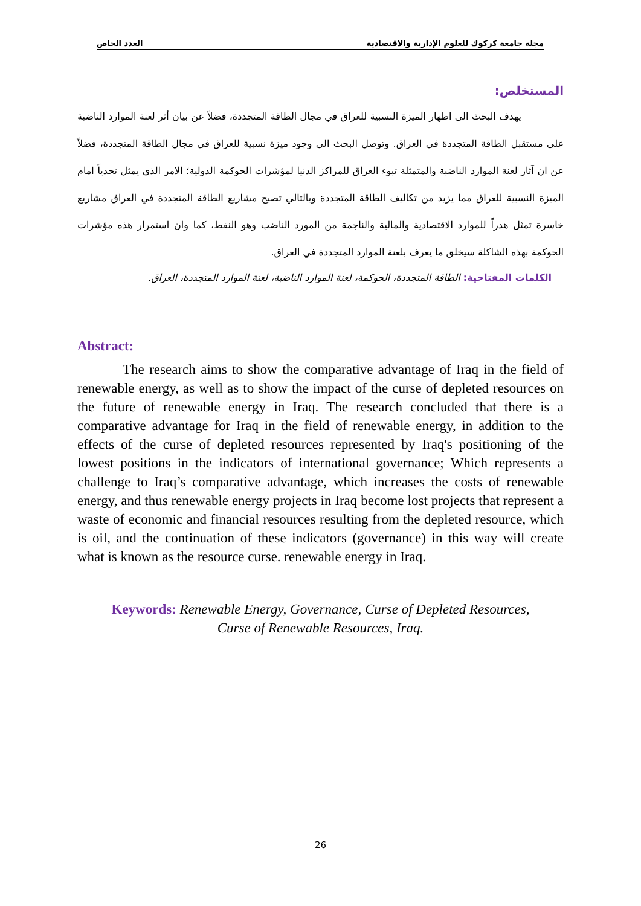مجلة جامعة كركوك للعلوم الإدارية والاقتصادية العدد الخاص
المستخلص:
يهدف البحث الى اظهار الميزة النسبية للعراق في مجال الطاقة المتجددة، فضلاً عن بيان أثر لعنة الموارد الناضبة على مستقبل الطاقة المتجددة في العراق. وتوصل البحث الى وجود ميزة نسبية للعراق في مجال الطاقة المتجددة، فضلاً عن ان آثار لعنة الموارد الناضبة والمتمثلة تبوء العراق للمراكز الدنيا لمؤشرات الحوكمة الدولية؛ الامر الذي يمثل تحدياً امام الميزة النسبية للعراق مما يزيد من تكاليف الطاقة المتجددة وبالتالي تصبح مشاريع الطاقة المتجددة في العراق مشاريع خاسرة تمثل هدراً للموارد الاقتصادية والمالية والناجمة من المورد الناضب وهو النفط، كما وان استمرار هذه مؤشرات الحوكمة بهذه الشاكلة سيخلق ما يعرف بلعنة الموارد المتجددة في العراق.
الكلمات المفتاحية: الطاقة المتجددة، الحوكمة، لعنة الموارد الناضبة، لعنة الموارد المتجددة، العراق.
Abstract:
The research aims to show the comparative advantage of Iraq in the field of renewable energy, as well as to show the impact of the curse of depleted resources on the future of renewable energy in Iraq. The research concluded that there is a comparative advantage for Iraq in the field of renewable energy, in addition to the effects of the curse of depleted resources represented by Iraq's positioning of the lowest positions in the indicators of international governance; Which represents a challenge to Iraq’s comparative advantage, which increases the costs of renewable energy, and thus renewable energy projects in Iraq become lost projects that represent a waste of economic and financial resources resulting from the depleted resource, which is oil, and the continuation of these indicators (governance) in this way will create what is known as the resource curse. renewable energy in Iraq.
Keywords: Renewable Energy, Governance, Curse of Depleted Resources,
Curse of Renewable Resources, Iraq.
26